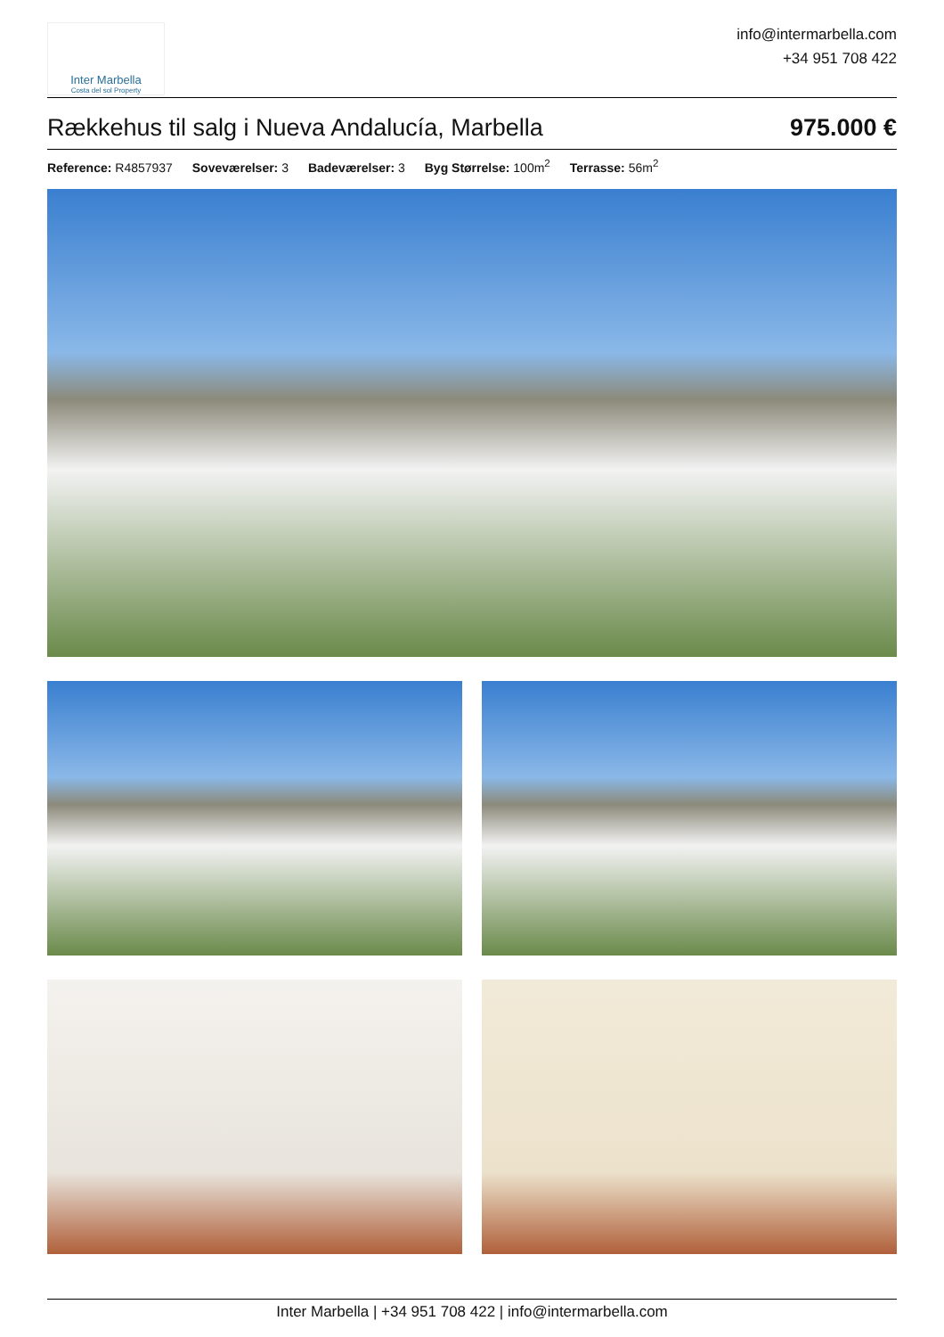Inter Marbella
Costa del sol Property
info@intermarbella.com
+34 951 708 422
Rækkehus til salg i Nueva Andalucía, Marbella 975.000 €
Reference: R4857937 Soveværelser: 3 Badeværelser: 3 Byg Størrelse: 100m<sup>2</sup> Terrasse: 56m<sup>2</sup>
Inter Marbella | +34 951 708 422 | info@intermarbella.com